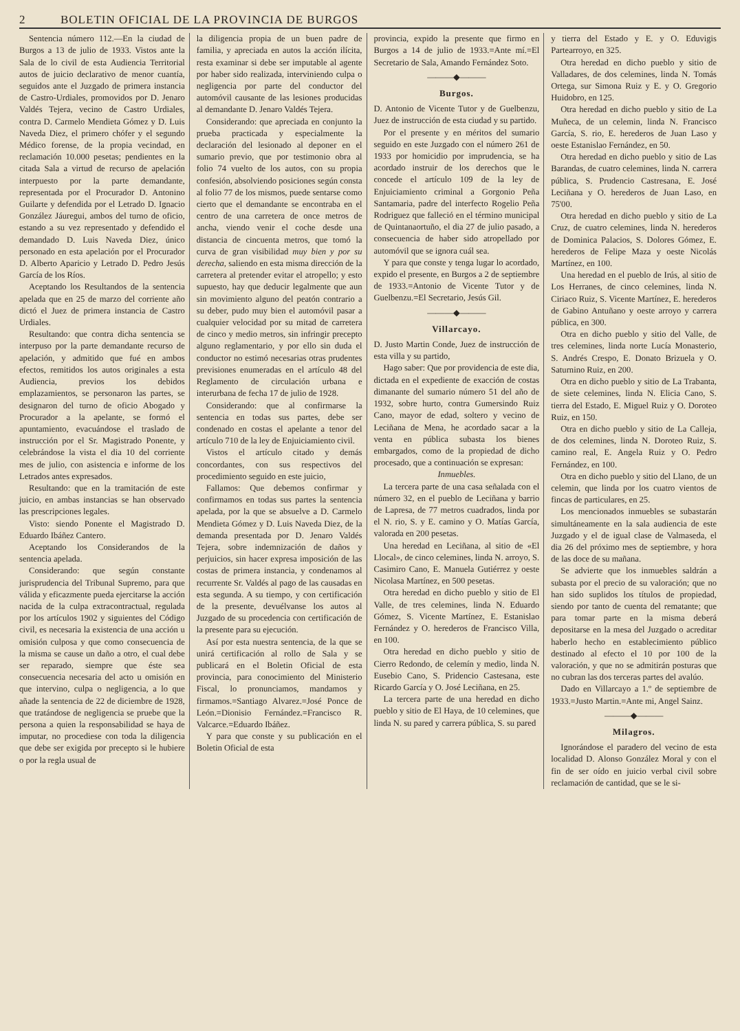2 BOLETIN OFICIAL DE LA PROVINCIA DE BURGOS
Sentencia número 112.—En la ciudad de Burgos a 13 de julio de 1933. Vistos ante la Sala de lo civil de esta Audiencia Territorial autos de juicio declarativo de menor cuantía, seguidos ante el Juzgado de primera instancia de Castro-Urdiales, promovidos por D. Jenaro Valdés Tejera, vecino de Castro Urdiales, contra D. Carmelo Mendieta Gómez y D. Luis Naveda Diez, el primero chófer y el segundo Médico forense, de la propia vecindad, en reclamación 10.000 pesetas; pendientes en la citada Sala a virtud de recurso de apelación interpuesto por la parte demandante, representada por el Procurador D. Antonino Guilarte y defendida por el Letrado D. Ignacio González Jáuregui, ambos del turno de oficio, estando a su vez representado y defendido el demandado D. Luis Naveda Diez, único personado en esta apelación por el Procurador D. Alberto Aparicio y Letrado D. Pedro Jesús García de los Ríos.
Aceptando los Resultandos de la sentencia apelada que en 25 de marzo del corriente año dictó el Juez de primera instancia de Castro Urdiales.
Resultando: que contra dicha sentencia se interpuso por la parte demandante recurso de apelación, y admitido que fué en ambos efectos, remitidos los autos originales a esta Audiencia, previos los debidos emplazamientos, se personaron las partes, se designaron del turno de oficio Abogado y Procurador a la apelante, se formó el apuntamiento, evacuándose el traslado de instrucción por el Sr. Magistrado Ponente, y celebrándose la vista el dia 10 del corriente mes de julio, con asistencia e informe de los Letrados antes expresados.
Resultando: que en la tramitación de este juicio, en ambas instancias se han observado las prescripciones legales.
Visto: siendo Ponente el Magistrado D. Eduardo Ibáñez Cantero.
Aceptando los Considerandos de la sentencia apelada.
Considerando: que según constante jurisprudencia del Tribunal Supremo, para que válida y eficazmente pueda ejercitarse la acción nacida de la culpa extracontractual, regulada por los artículos 1902 y siguientes del Código civil, es necesaria la existencia de una acción u omisión culposa y que como consecuencia de la misma se cause un daño a otro, el cual debe ser reparado, siempre que éste sea consecuencia necesaria del acto u omisión en que intervino, culpa o negligencia, a lo que añade la sentencia de 22 de diciembre de 1928, que tratándose de negligencia se pruebe que la persona a quien la responsabilidad se haya de imputar, no procediese con toda la diligencia que debe ser exigida por precepto si le hubiere o por la regla usual de
la diligencia propia de un buen padre de familia, y apreciada en autos la acción ilícita, resta examinar si debe ser imputable al agente por haber sido realizada, interviniendo culpa o negligencia por parte del conductor del automóvil causante de las lesiones producidas al demandante D. Jenaro Valdés Tejera.
Considerando: que apreciada en conjunto la prueba practicada y especialmente la declaración del lesionado al deponer en el sumario previo, que por testimonio obra al folio 74 vuelto de los autos, con su propia confesión, absolviendo posiciones según consta al folio 77 de los mismos, puede sentarse como cierto que el demandante se encontraba en el centro de una carretera de once metros de ancha, viendo venir el coche desde una distancia de cincuenta metros, que tomó la curva de gran visibilidad muy bien y por su derecha, saliendo en esta misma dirección de la carretera al pretender evitar el atropello; y esto supuesto, hay que deducir legalmente que aun sin movimiento alguno del peatón contrario a su deber, pudo muy bien el automóvil pasar a cualquier velocidad por su mitad de carretera de cinco y medio metros, sin infringir precepto alguno reglamentario, y por ello sin duda el conductor no estimó necesarias otras prudentes previsiones enumeradas en el artículo 48 del Reglamento de circulación urbana e interurbana de fecha 17 de julio de 1928.
Considerando: que al confirmarse la sentencia en todas sus partes, debe ser condenado en costas el apelante a tenor del artículo 710 de la ley de Enjuiciamiento civil.
Vistos el artículo citado y demás concordantes, con sus respectivos del procedimiento seguido en este juicio,
Fallamos: Que debemos confirmar y confirmamos en todas sus partes la sentencia apelada, por la que se absuelve a D. Carmelo Mendieta Gómez y D. Luis Naveda Diez, de la demanda presentada por D. Jenaro Valdés Tejera, sobre indemnización de daños y perjuicios, sin hacer expresa imposición de las costas de primera instancia, y condenamos al recurrente Sr. Valdés al pago de las causadas en esta segunda. A su tiempo, y con certificación de la presente, devuélvanse los autos al Juzgado de su procedencia con certificación de la presente para su ejecución.
Así por esta nuestra sentencia, de la que se unirá certificación al rollo de Sala y se publicará en el Boletin Oficial de esta provincia, para conocimiento del Ministerio Fiscal, lo pronunciamos, mandamos y firmamos.=Santiago Alvarez.=José Ponce de León.=Dionisio Fernández.=Francisco R. Valcarce.=Eduardo Ibáñez.
Y para que conste y su publicación en el Boletin Oficial de esta
provincia, expido la presente que firmo en Burgos a 14 de julio de 1933.=Ante mí.=El Secretario de Sala, Amando Fernández Soto.
———◆———
Burgos.
D. Antonio de Vicente Tutor y de Guelbenzu, Juez de instrucción de esta ciudad y su partido.
Por el presente y en méritos del sumario seguido en este Juzgado con el número 261 de 1933 por homicidio por imprudencia, se ha acordado instruir de los derechos que le concede el artículo 109 de la ley de Enjuiciamiento criminal a Gorgonio Peña Santamaria, padre del interfecto Rogelio Peña Rodriguez que falleció en el término municipal de Quintanaortuño, el dia 27 de julio pasado, a consecuencia de haber sido atropellado por automóvil que se ignora cuál sea.
Y para que conste y tenga lugar lo acordado, expido el presente, en Burgos a 2 de septiembre de 1933.=Antonio de Vicente Tutor y de Guelbenzu.=El Secretario, Jesús Gil.
———◆———
Villarcayo.
D. Justo Martin Conde, Juez de instrucción de esta villa y su partido,
Hago saber: Que por providencia de este dia, dictada en el expediente de exacción de costas dimanante del sumario número 51 del año de 1932, sobre hurto, contra Gumersindo Ruiz Cano, mayor de edad, soltero y vecino de Leciñana de Mena, he acordado sacar a la venta en pública subasta los bienes embargados, como de la propiedad de dicho procesado, que a continuación se expresan:
Inmuebles.
La tercera parte de una casa señalada con el número 32, en el pueblo de Leciñana y barrio de Lapresa, de 77 metros cuadrados, linda por el N. rio, S. y E. camino y O. Matías García, valorada en 200 pesetas.
Una heredad en Leciñana, al sitio de «El Llocal», de cinco celemines, linda N. arroyo, S. Casimiro Cano, E. Manuela Gutiérrez y oeste Nicolasa Martínez, en 500 pesetas.
Otra heredad en dicho pueblo y sitio de El Valle, de tres celemines, linda N. Eduardo Gómez, S. Vicente Martínez, E. Estanislao Fernández y O. herederos de Francisco Villa, en 100.
Otra heredad en dicho pueblo y sitio de Cierro Redondo, de celemín y medio, linda N. Eusebio Cano, S. Pridencio Castesana, este Ricardo García y O. José Leciñana, en 25.
La tercera parte de una heredad en dicho pueblo y sitio de El Haya, de 10 celemines, que linda N. su pared y carrera pública, S. su pared
y tierra del Estado y E. y O. Eduvigis Partearroyo, en 325.
Otra heredad en dicho pueblo y sitio de Valladares, de dos celemines, linda N. Tomás Ortega, sur Simona Ruiz y E. y O. Gregorio Huidobro, en 125.
Otra heredad en dicho pueblo y sitio de La Muñeca, de un celemin, linda N. Francisco García, S. rio, E. herederos de Juan Laso y oeste Estanislao Fernández, en 50.
Otra heredad en dicho pueblo y sitio de Las Barandas, de cuatro celemines, linda N. carrera pública, S. Prudencio Castresana, E. José Leciñana y O. herederos de Juan Laso, en 75'00.
Otra heredad en dicho pueblo y sitio de La Cruz, de cuatro celemines, linda N. herederos de Dominica Palacios, S. Dolores Gómez, E. herederos de Felipe Maza y oeste Nicolás Martínez, en 100.
Una heredad en el pueblo de Irús, al sitio de Los Herranes, de cinco celemines, linda N. Ciriaco Ruiz, S. Vicente Martínez, E. herederos de Gabino Antuñano y oeste arroyo y carrera pública, en 300.
Otra en dicho pueblo y sitio del Valle, de tres celemines, linda norte Lucía Monasterio, S. Andrés Crespo, E. Donato Brizuela y O. Saturnino Ruiz, en 200.
Otra en dicho pueblo y sitio de La Trabanta, de siete celemines, linda N. Elicia Cano, S. tierra del Estado, E. Miguel Ruiz y O. Doroteo Ruiz, en 150.
Otra en dicho pueblo y sitio de La Calleja, de dos celemines, linda N. Doroteo Ruiz, S. camino real, E. Angela Ruiz y O. Pedro Fernández, en 100.
Otra en dicho pueblo y sitio del Llano, de un celemin, que linda por los cuatro vientos de fincas de particulares, en 25.
Los mencionados inmuebles se subastarán simultáneamente en la sala audiencia de este Juzgado y el de igual clase de Valmaseda, el dia 26 del próximo mes de septiembre, y hora de las doce de su mañana.
Se advierte que los inmuebles saldrán a subasta por el precio de su valoración; que no han sido suplidos los títulos de propiedad, siendo por tanto de cuenta del rematante; que para tomar parte en la misma deberá depositarse en la mesa del Juzgado o acreditar haberlo hecho en establecimiento público destinado al efecto el 10 por 100 de la valoración, y que no se admitirán posturas que no cubran las dos terceras partes del avalúo.
Dado en Villarcayo a 1.º de septiembre de 1933.=Justo Martin.=Ante mi, Angel Sainz.
———◆———
Milagros.
Ignorándose el paradero del vecino de esta localidad D. Alonso González Moral y con el fin de ser oído en juicio verbal civil sobre reclamación de cantidad, que se le si-